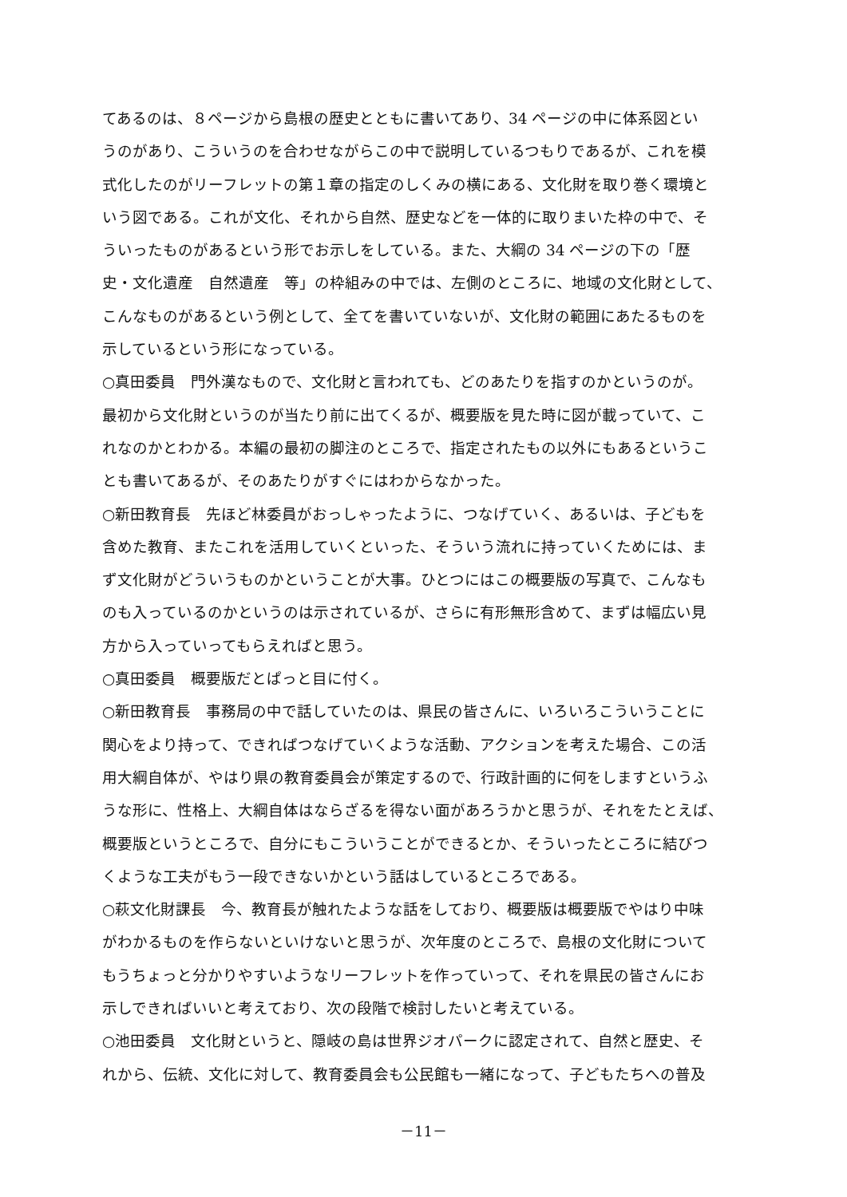てあるのは、８ページから島根の歴史とともに書いてあり、34 ページの中に体系図とい
うのがあり、こういうのを合わせながらこの中で説明しているつもりであるが、これを模
式化したのがリーフレットの第１章の指定のしくみの横にある、文化財を取り巻く環境と
いう図である。これが文化、それから自然、歴史などを一体的に取りまいた枠の中で、そ
ういったものがあるという形でお示しをしている。また、大綱の 34 ページの下の「歴
史・文化遺産　自然遺産　等」の枠組みの中では、左側のところに、地域の文化財として、
こんなものがあるという例として、全てを書いていないが、文化財の範囲にあたるものを
示しているという形になっている。
○真田委員　門外漢なもので、文化財と言われても、どのあたりを指すのかというのが。
最初から文化財というのが当たり前に出てくるが、概要版を見た時に図が載っていて、こ
れなのかとわかる。本編の最初の脚注のところで、指定されたもの以外にもあるというこ
とも書いてあるが、そのあたりがすぐにはわからなかった。
○新田教育長　先ほど林委員がおっしゃったように、つなげていく、あるいは、子どもを
含めた教育、またこれを活用していくといった、そういう流れに持っていくためには、ま
ず文化財がどういうものかということが大事。ひとつにはこの概要版の写真で、こんなも
のも入っているのかというのは示されているが、さらに有形無形含めて、まずは幅広い見
方から入っていってもらえればと思う。
○真田委員　概要版だとぱっと目に付く。
○新田教育長　事務局の中で話していたのは、県民の皆さんに、いろいろこういうことに
関心をより持って、できればつなげていくような活動、アクションを考えた場合、この活
用大綱自体が、やはり県の教育委員会が策定するので、行政計画的に何をしますというふ
うな形に、性格上、大綱自体はならざるを得ない面があろうかと思うが、それをたとえば、
概要版というところで、自分にもこういうことができるとか、そういったところに結びつ
くような工夫がもう一段できないかという話はしているところである。
○萩文化財課長　今、教育長が触れたような話をしており、概要版は概要版でやはり中味
がわかるものを作らないといけないと思うが、次年度のところで、島根の文化財について
もうちょっと分かりやすいようなリーフレットを作っていって、それを県民の皆さんにお
示しできればいいと考えており、次の段階で検討したいと考えている。
○池田委員　文化財というと、隠岐の島は世界ジオパークに認定されて、自然と歴史、そ
れから、伝統、文化に対して、教育委員会も公民館も一緒になって、子どもたちへの普及
－11－